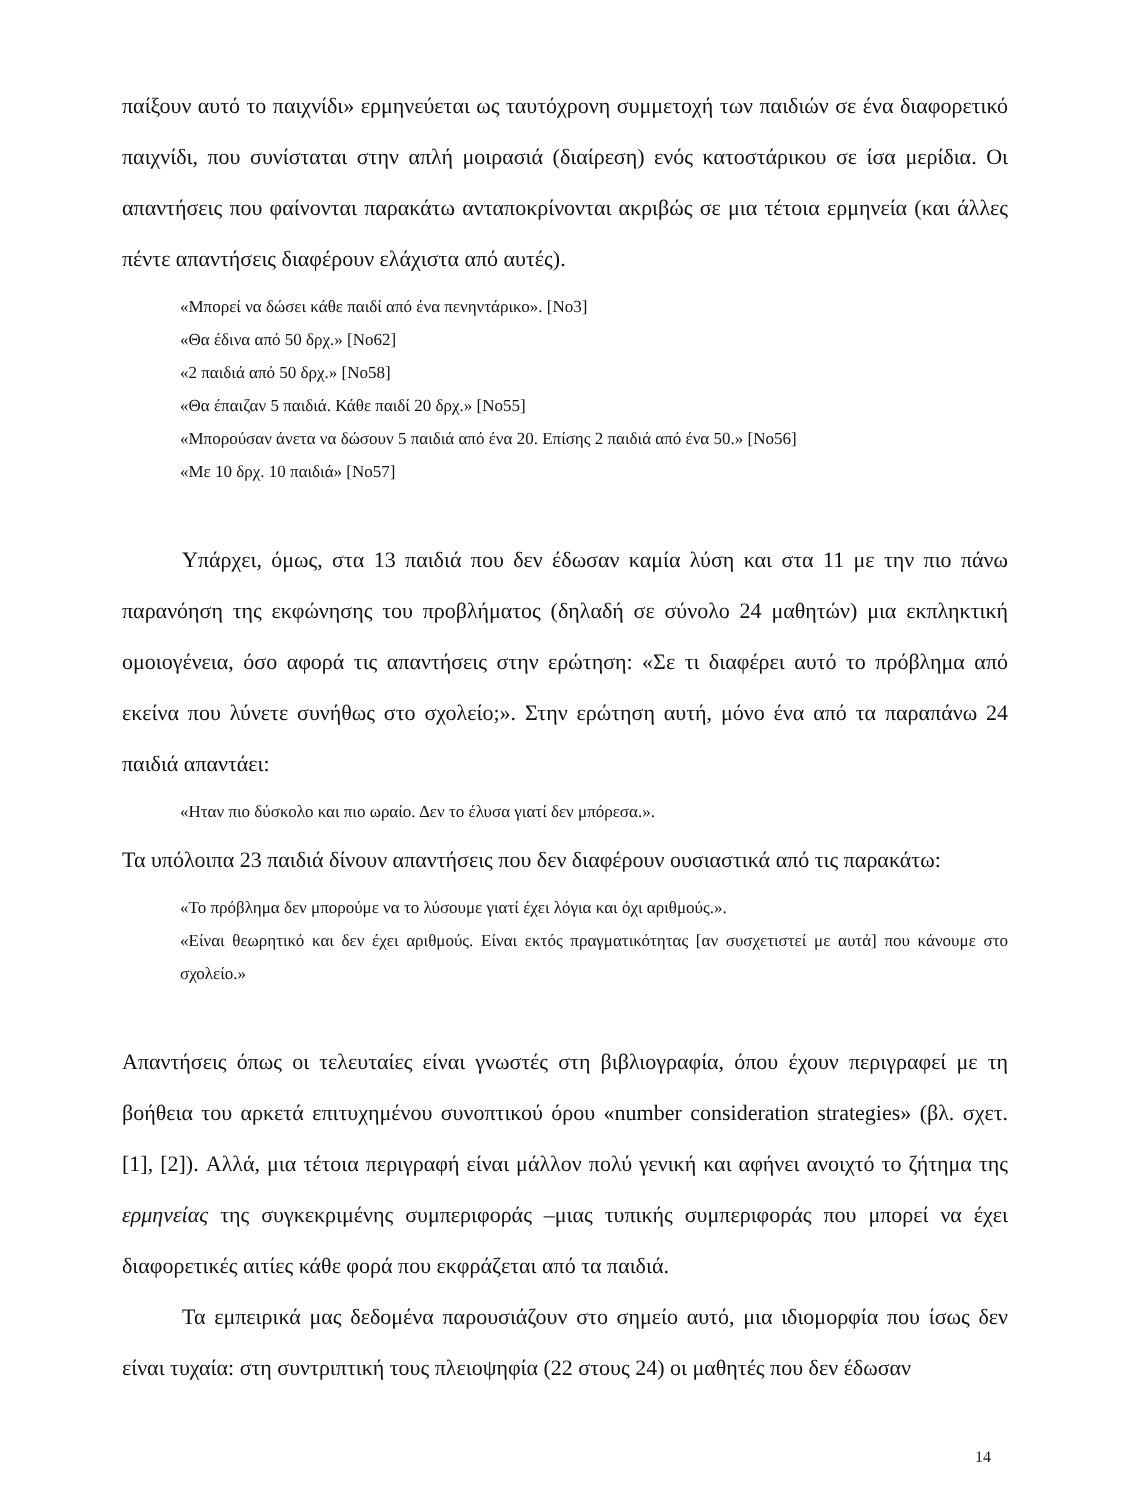παίξουν αυτό το παιχνίδι» ερμηνεύεται ως ταυτόχρονη συμμετοχή των παιδιών σε ένα διαφορετικό παιχνίδι, που συνίσταται στην απλή μοιρασιά (διαίρεση) ενός κατοστάρικου σε ίσα μερίδια. Οι απαντήσεις που φαίνονται παρακάτω ανταποκρίνονται ακριβώς σε μια τέτοια ερμηνεία (και άλλες πέντε απαντήσεις διαφέρουν ελάχιστα από αυτές).
«Μπορεί να δώσει κάθε παιδί από ένα πενηντάρικο». [Νο3]
«Θα έδινα από 50 δρχ.» [Νο62]
«2 παιδιά από 50 δρχ.» [Νο58]
«Θα έπαιζαν 5 παιδιά. Κάθε παιδί 20 δρχ.» [Νο55]
«Μπορούσαν άνετα να δώσουν 5 παιδιά από ένα 20. Επίσης 2 παιδιά από ένα 50.» [Νο56]
«Με 10 δρχ. 10 παιδιά» [Νο57]
Υπάρχει, όμως, στα 13 παιδιά που δεν έδωσαν καμία λύση και στα 11 με την πιο πάνω παρανόηση της εκφώνησης του προβλήματος (δηλαδή σε σύνολο 24 μαθητών) μια εκπληκτική ομοιογένεια, όσο αφορά τις απαντήσεις στην ερώτηση: «Σε τι διαφέρει αυτό το πρόβλημα από εκείνα που λύνετε συνήθως στο σχολείο;». Στην ερώτηση αυτή, μόνο ένα από τα παραπάνω 24 παιδιά απαντάει:
«Ηταν πιο δύσκολο και πιο ωραίο. Δεν το έλυσα γιατί δεν μπόρεσα.».
Τα υπόλοιπα 23 παιδιά δίνουν απαντήσεις που δεν διαφέρουν ουσιαστικά από τις παρακάτω:
«Το πρόβλημα δεν μπορούμε να το λύσουμε γιατί έχει λόγια και όχι αριθμούς.».
«Είναι θεωρητικό και δεν έχει αριθμούς. Είναι εκτός πραγματικότητας [αν συσχετιστεί με αυτά] που κάνουμε στο σχολείο.»
Απαντήσεις όπως οι τελευταίες είναι γνωστές στη βιβλιογραφία, όπου έχουν περιγραφεί με τη βοήθεια του αρκετά επιτυχημένου συνοπτικού όρου «number consideration strategies» (βλ. σχετ. [1], [2]). Αλλά, μια τέτοια περιγραφή είναι μάλλον πολύ γενική και αφήνει ανοιχτό το ζήτημα της ερμηνείας της συγκεκριμένης συμπεριφοράς –μιας τυπικής συμπεριφοράς που μπορεί να έχει διαφορετικές αιτίες κάθε φορά που εκφράζεται από τα παιδιά.
Τα εμπειρικά μας δεδομένα παρουσιάζουν στο σημείο αυτό, μια ιδιομορφία που ίσως δεν είναι τυχαία: στη συντριπτική τους πλειοψηφία (22 στους 24) οι μαθητές που δεν έδωσαν
14